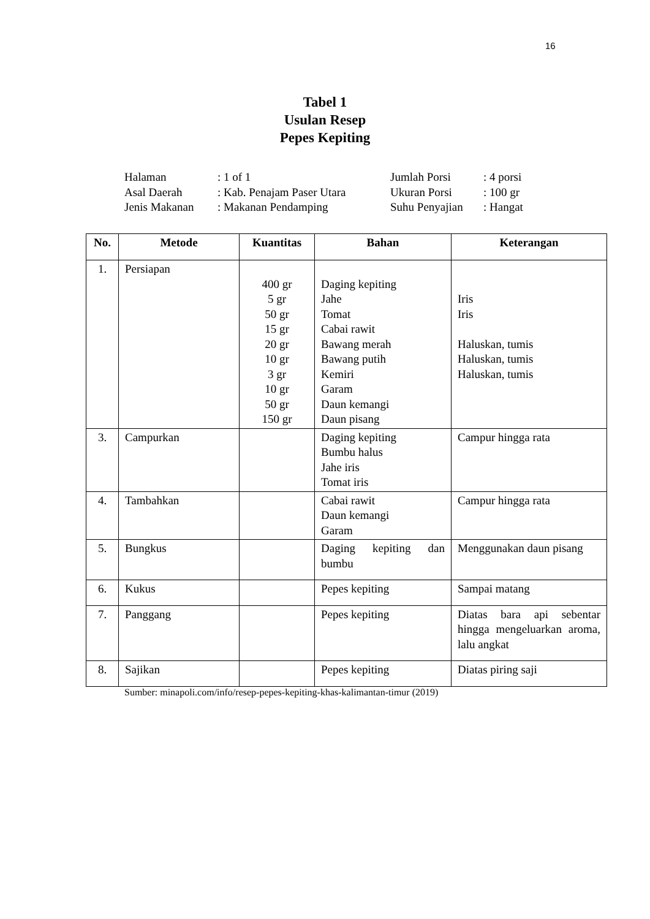16
Tabel 1
Usulan Resep
Pepes Kepiting
| Halaman | : 1 of 1 | Jumlah Porsi | : 4 porsi |
| Asal Daerah | : Kab. Penajam Paser Utara | Ukuran Porsi | : 100 gr |
| Jenis Makanan | : Makanan Pendamping | Suhu Penyajian | : Hangat |
| No. | Metode | Kuantitas | Bahan | Keterangan |
| --- | --- | --- | --- | --- |
| 1. | Persiapan | 400 gr 5 gr 50 gr 15 gr 20 gr 10 gr 3 gr 10 gr 50 gr 150 gr | Daging kepiting Jahe Tomat Cabai rawit Bawang merah Bawang putih Kemiri Garam Daun kemangi Daun pisang | Iris Iris Haluskan, tumis Haluskan, tumis Haluskan, tumis |
| 3. | Campurkan | | Daging kepiting Bumbu halus Jahe iris Tomat iris | Campur hingga rata |
| 4. | Tambahkan | | Cabai rawit Daun kemangi Garam | Campur hingga rata |
| 5. | Bungkus | | Daging kepiting dan bumbu | Menggunakan daun pisang |
| 6. | Kukus | | Pepes kepiting | Sampai matang |
| 7. | Panggang | | Pepes kepiting | Diatas bara api sebentar hingga mengeluarkan aroma, lalu angkat |
| 8. | Sajikan | | Pepes kepiting | Diatas piring saji |
Sumber: minapoli.com/info/resep-pepes-kepiting-khas-kalimantan-timur (2019)